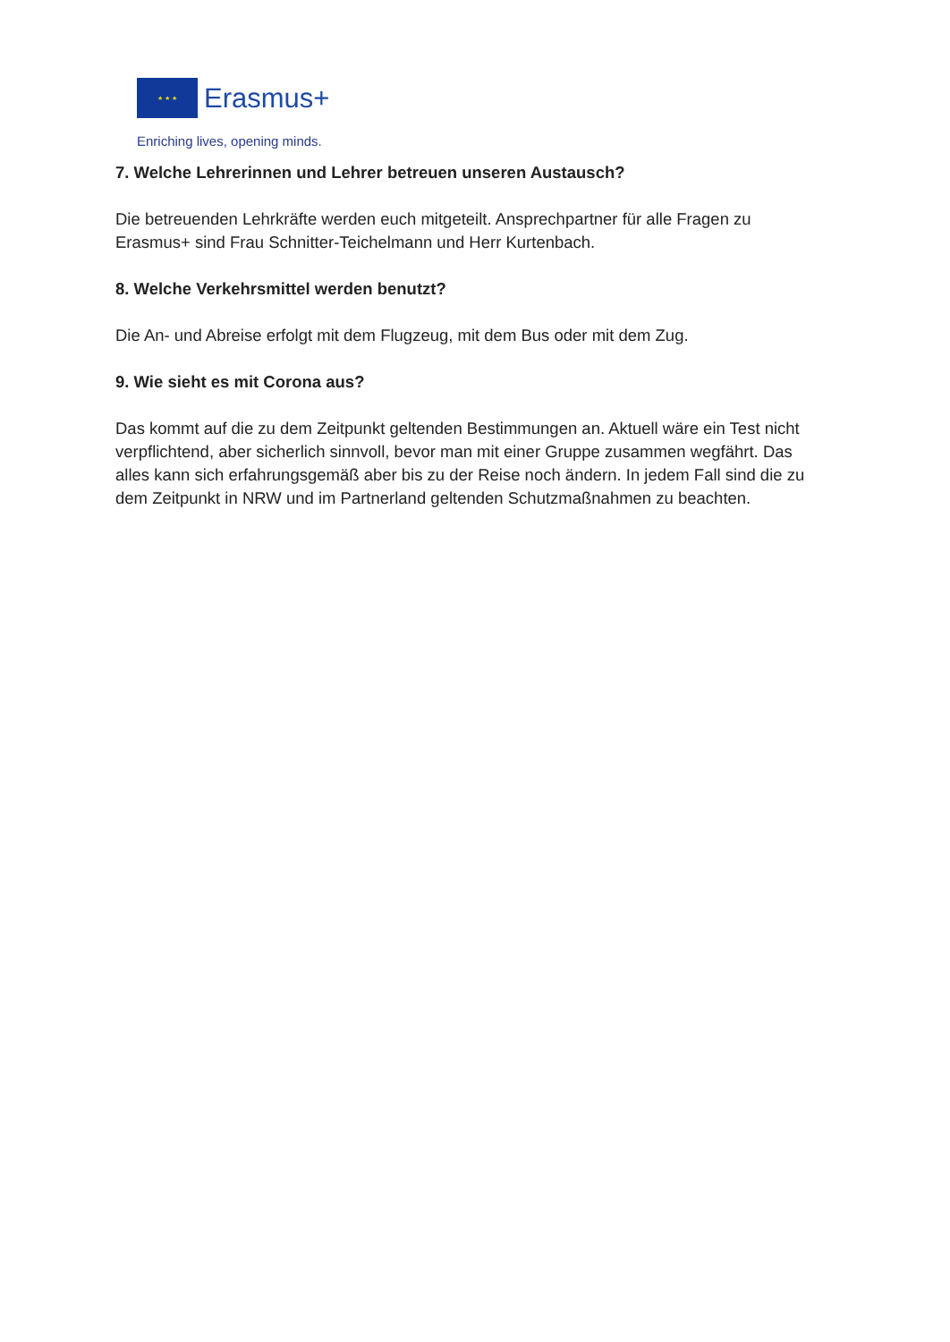★ ★ ★ Erasmus+
Enriching lives, opening minds.
7. Welche Lehrerinnen und Lehrer betreuen unseren Austausch?
Die betreuenden Lehrkräfte werden euch mitgeteilt. Ansprechpartner für alle Fragen zu Erasmus+ sind Frau Schnitter-Teichelmann und Herr Kurtenbach.
8. Welche Verkehrsmittel werden benutzt?
Die An- und Abreise erfolgt mit dem Flugzeug, mit dem Bus oder mit dem Zug.
9. Wie sieht es mit Corona aus?
Das kommt auf die zu dem Zeitpunkt geltenden Bestimmungen an. Aktuell wäre ein Test nicht verpflichtend, aber sicherlich sinnvoll, bevor man mit einer Gruppe zusammen wegfährt. Das alles kann sich erfahrungsgemäß aber bis zu der Reise noch ändern. In jedem Fall sind die zu dem Zeitpunkt in NRW und im Partnerland geltenden Schutzmaßnahmen zu beachten.